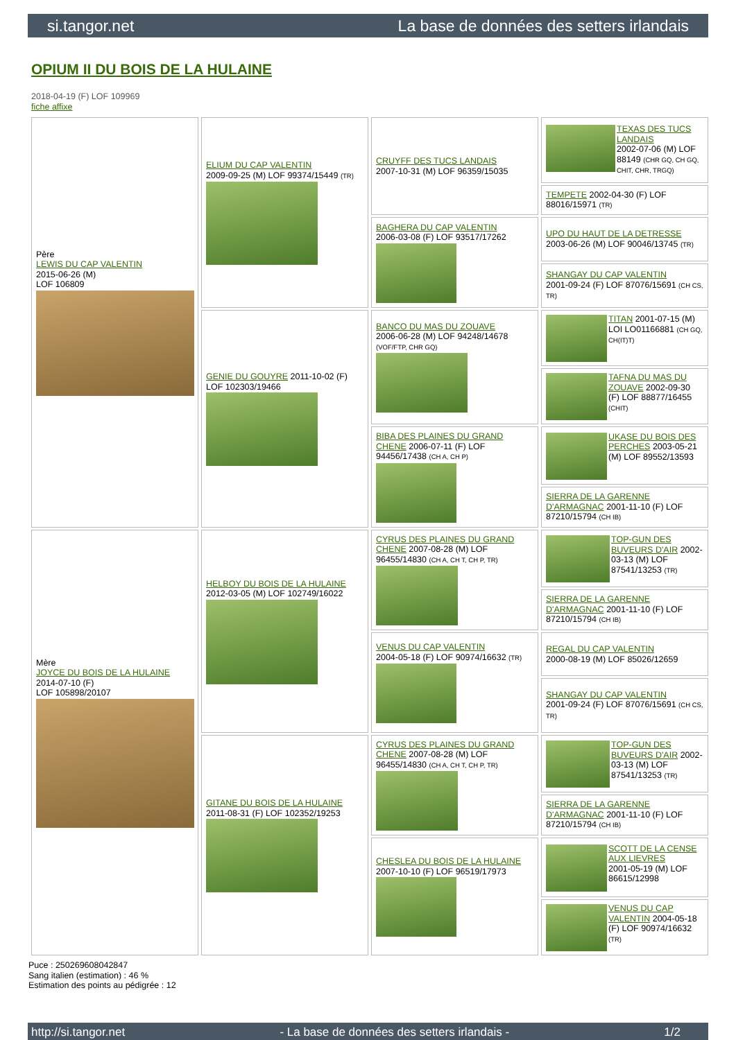si.tangor.net La base de données des setters irlandais
OPIUM II DU BOIS DE LA HULAINE
2018-04-19 (F) LOF 109969
fiche affixe
| Père LEWIS DU CAP VALENTIN 2015-06-26 (M) LOF 106809 | ELIUM DU CAP VALENTIN 2009-09-25 (M) LOF 99374/15449 (TR) | CRUYFF DES TUCS LANDAIS 2007-10-31 (M) LOF 96359/15035 | TEXAS DES TUCS LANDAIS 2002-07-06 (M) LOF 88149 (CHR GQ, CH GQ, CHIT, CHR, TRGQ) |
| | | | TEMPETE 2002-04-30 (F) LOF 88016/15971 (TR) |
| | | BAGHERA DU CAP VALENTIN 2006-03-08 (F) LOF 93517/17262 | UPO DU HAUT DE LA DETRESSE 2003-06-26 (M) LOF 90046/13745 (TR) |
| | | | SHANGAY DU CAP VALENTIN 2001-09-24 (F) LOF 87076/15691 (CH CS, TR) |
| | GENIE DU GOUYRE 2011-10-02 (F) LOF 102303/19466 | BANCO DU MAS DU ZOUAVE 2006-06-28 (M) LOF 94248/14678 (VOF/FTP, CHR GQ) | TITAN 2001-07-15 (M) LOI LO01166881 (CH GQ, CH(IT)T) |
| | | | TAFNA DU MAS DU ZOUAVE 2002-09-30 (F) LOF 88877/16455 (CHIT) |
| | | BIBA DES PLAINES DU GRAND CHENE 2006-07-11 (F) LOF 94456/17438 (CH A, CH P) | UKASE DU BOIS DES PERCHES 2003-05-21 (M) LOF 89552/13593 |
| | | | SIERRA DE LA GARENNE D'ARMAGNAC 2001-11-10 (F) LOF 87210/15794 (CH IB) |
| Mère JOYCE DU BOIS DE LA HULAINE 2014-07-10 (F) LOF 105898/20107 | HELBOY DU BOIS DE LA HULAINE 2012-03-05 (M) LOF 102749/16022 | CYRUS DES PLAINES DU GRAND CHENE 2007-08-28 (M) LOF 96455/14830 (CH A, CH T, CH P, TR) | TOP-GUN DES BUVEURS D'AIR 2002-03-13 (M) LOF 87541/13253 (TR) |
| | | | SIERRA DE LA GARENNE D'ARMAGNAC 2001-11-10 (F) LOF 87210/15794 (CH IB) |
| | | VENUS DU CAP VALENTIN 2004-05-18 (F) LOF 90974/16632 (TR) | REGAL DU CAP VALENTIN 2000-08-19 (M) LOF 85026/12659 |
| | | | SHANGAY DU CAP VALENTIN 2001-09-24 (F) LOF 87076/15691 (CH CS, TR) |
| | GITANE DU BOIS DE LA HULAINE 2011-08-31 (F) LOF 102352/19253 | CYRUS DES PLAINES DU GRAND CHENE 2007-08-28 (M) LOF 96455/14830 (CH A, CH T, CH P, TR) | TOP-GUN DES BUVEURS D'AIR 2002-03-13 (M) LOF 87541/13253 (TR) |
| | | | SIERRA DE LA GARENNE D'ARMAGNAC 2001-11-10 (F) LOF 87210/15794 (CH IB) |
| | | CHESLEA DU BOIS DE LA HULAINE 2007-10-10 (F) LOF 96519/17973 | SCOTT DE LA CENSE AUX LIEVRES 2001-05-19 (M) LOF 86615/12998 |
| | | | VENUS DU CAP VALENTIN 2004-05-18 (F) LOF 90974/16632 (TR) |
Puce : 250269608042847
Sang italien (estimation) : 46 %
Estimation des points au pédigrée : 12
http://si.tangor.net - La base de données des setters irlandais - 1/2